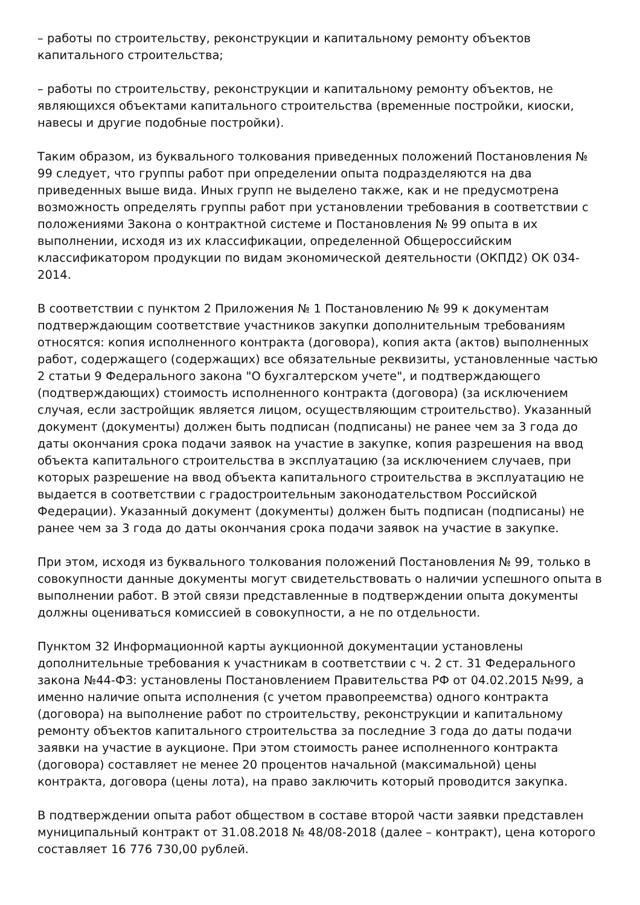– работы по строительству, реконструкции и капитальному ремонту объектов капитального строительства;
– работы по строительству, реконструкции и капитальному ремонту объектов, не являющихся объектами капитального строительства (временные постройки, киоски, навесы и другие подобные постройки).
Таким образом, из буквального толкования приведенных положений Постановления № 99 следует, что группы работ при определении опыта подразделяются на два приведенных выше вида. Иных групп не выделено также, как и не предусмотрена возможность определять группы работ при установлении требования в соответствии с положениями Закона о контрактной системе и Постановления № 99 опыта в их выполнении, исходя из их классификации, определенной Общероссийским классификатором продукции по видам экономической деятельности (ОКПД2) ОК 034-2014.
В соответствии с пунктом 2 Приложения № 1 Постановлению № 99 к документам подтверждающим соответствие участников закупки дополнительным требованиям относятся: копия исполненного контракта (договора), копия акта (актов) выполненных работ, содержащего (содержащих) все обязательные реквизиты, установленные частью 2 статьи 9 Федерального закона "О бухгалтерском учете", и подтверждающего (подтверждающих) стоимость исполненного контракта (договора) (за исключением случая, если застройщик является лицом, осуществляющим строительство). Указанный документ (документы) должен быть подписан (подписаны) не ранее чем за 3 года до даты окончания срока подачи заявок на участие в закупке, копия разрешения на ввод объекта капитального строительства в эксплуатацию (за исключением случаев, при которых разрешение на ввод объекта капитального строительства в эксплуатацию не выдается в соответствии с градостроительным законодательством Российской Федерации). Указанный документ (документы) должен быть подписан (подписаны) не ранее чем за 3 года до даты окончания срока подачи заявок на участие в закупке.
При этом, исходя из буквального толкования положений Постановления № 99, только в совокупности данные документы могут свидетельствовать о наличии успешного опыта в выполнении работ. В этой связи представленные в подтверждении опыта документы должны оцениваться комиссией в совокупности, а не по отдельности.
Пунктом 32 Информационной карты аукционной документации установлены дополнительные требования к участникам в соответствии с ч. 2 ст. 31 Федерального закона №44-ФЗ: установлены Постановлением Правительства РФ от 04.02.2015 №99, а именно наличие опыта исполнения (с учетом правопреемства) одного контракта (договора) на выполнение работ по строительству, реконструкции и капитальному ремонту объектов капитального строительства за последние 3 года до даты подачи заявки на участие в аукционе. При этом стоимость ранее исполненного контракта (договора) составляет не менее 20 процентов начальной (максимальной) цены контракта, договора (цены лота), на право заключить который проводится закупка.
В подтверждении опыта работ обществом в составе второй части заявки представлен муниципальный контракт от 31.08.2018 № 48/08-2018 (далее – контракт), цена которого составляет 16 776 730,00 рублей.